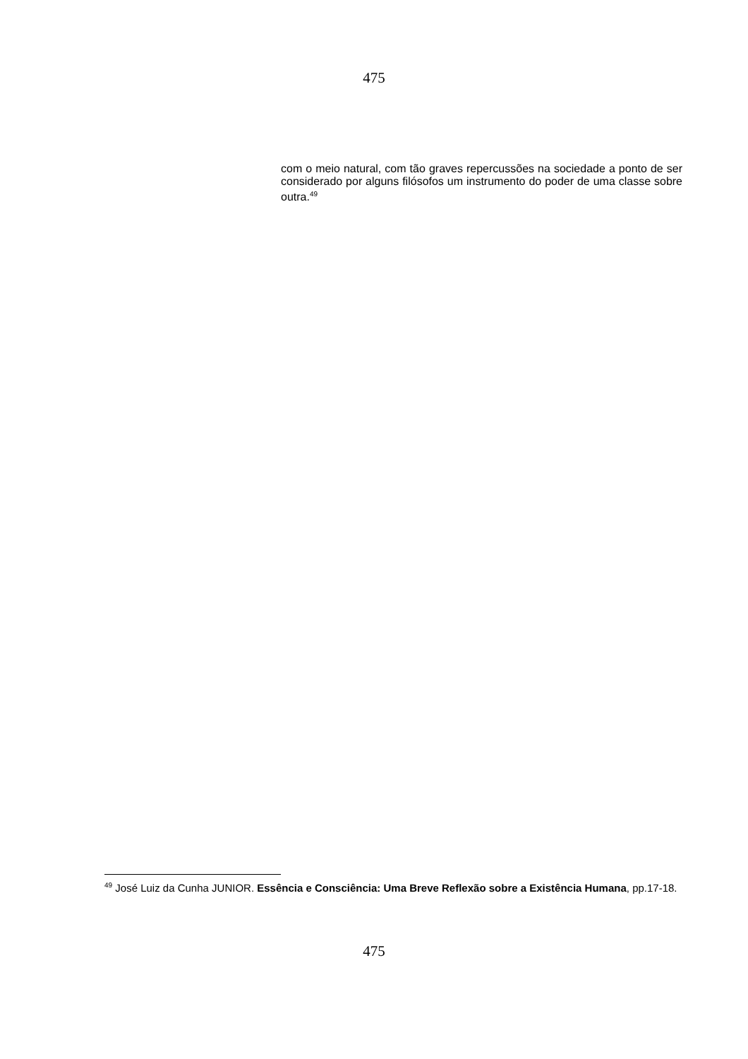475
com o meio natural, com tão graves repercussões na sociedade a ponto de ser considerado por alguns filósofos um instrumento do poder de uma classe sobre outra.<sup>49</sup>
<sup>49</sup> José Luiz da Cunha JUNIOR. Essência e Consciência: Uma Breve Reflexão sobre a Existência Humana, pp.17-18.
475